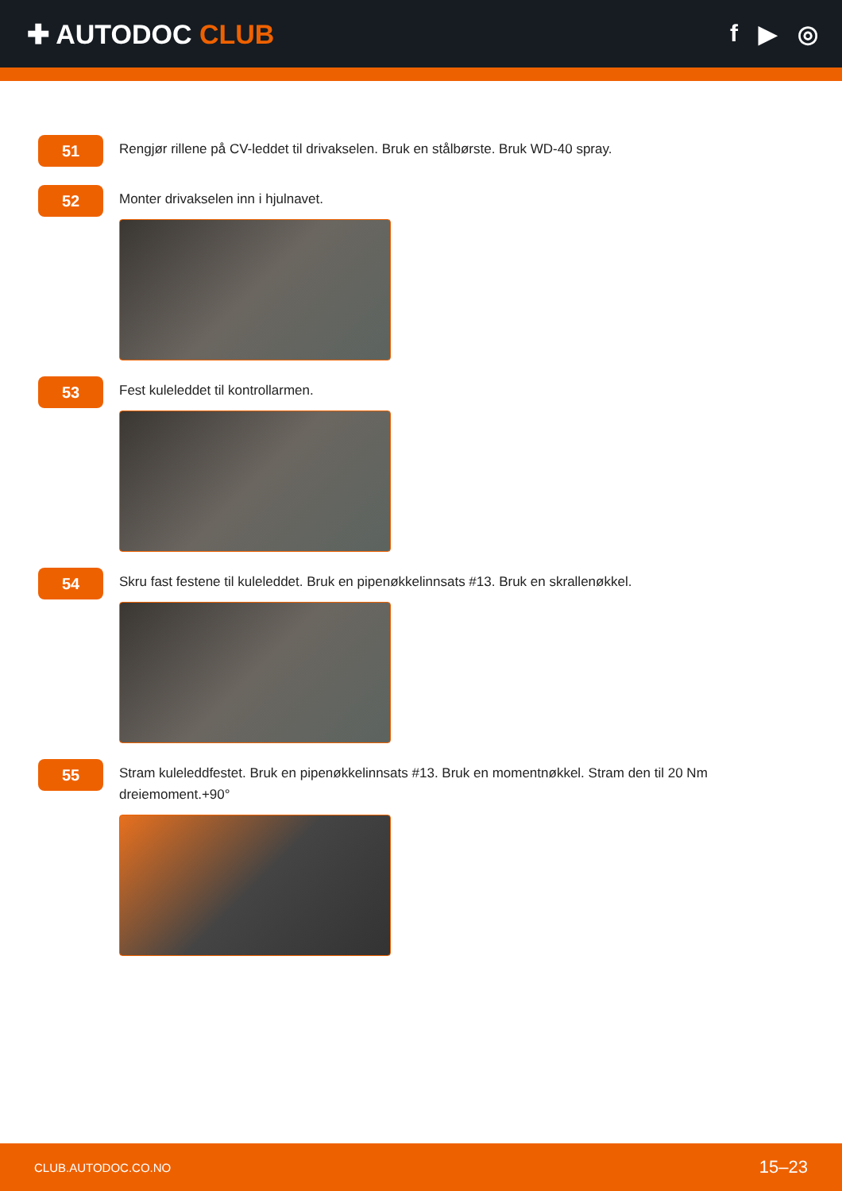✚ AUTODOC CLUB f ▶ ◎
51
Rengjør rillene på CV-leddet til drivakselen. Bruk en stålbørste. Bruk WD-40 spray.
52
Monter drivakselen inn i hjulnavet.
53
Fest kuleleddet til kontrollarmen.
54
Skru fast festene til kuleleddet. Bruk en pipenøkkelinnsats #13. Bruk en skrallenøkkel.
55
Stram kuleleddfestet. Bruk en pipenøkkelinnsats #13. Bruk en momentnøkkel. Stram den til 20 Nm dreiemoment.+90°
CLUB.AUTODOC.CO.NO 15–23